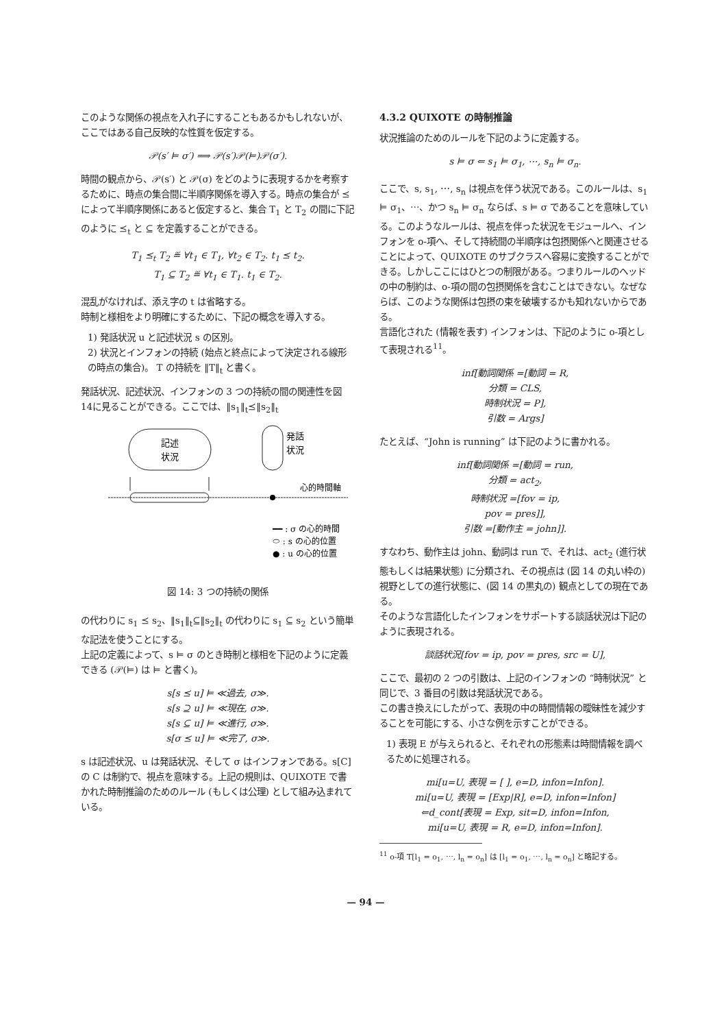このような関係の視点を入れ子にすることもあるかもしれないが、ここではある自己反映的な性質を仮定する。
𝒫(s′ ⊨ σ′) ⟹ 𝒫(s′)𝒫(⊨)𝒫(σ′).
時間の観点から、𝒫(s′) と 𝒫(σ) をどのように表現するかを考察するために、時点の集合間に半順序関係を導入する。時点の集合が ⪯ によって半順序関係にあると仮定すると、集合 T<sub>1</sub> と T<sub>2</sub> の間に下記のように ⪯<sub>t</sub> と ⊆ を定義することができる。
T<sub>1</sub> ⪯<sub>t</sub> T<sub>2</sub> ≝ ∀t<sub>1</sub> ∈ T<sub>1</sub>, ∀t<sub>2</sub> ∈ T<sub>2</sub>. t<sub>1</sub> ⪯ t<sub>2</sub>.
T<sub>1</sub> ⊆ T<sub>2</sub> ≝ ∀t<sub>1</sub> ∈ T<sub>1</sub>. t<sub>1</sub> ∈ T<sub>2</sub>.
混乱がなければ、添え字の t は省略する。
時制と様相をより明確にするために、下記の概念を導入する。
1) 発話状況 u と記述状況 s の区別。
2) 状況とインフォンの持続 (始点と終点によって決定される線形の時点の集合)。 T の持続を ‖T‖<sub>t</sub> と書く。
発話状況、記述状況、インフォンの 3 つの持続の間の関連性を図 14に見ることができる。ここでは、‖s<sub>1</sub>‖<sub>t</sub>⪯‖s<sub>2</sub>‖<sub>t</sub>
記述
状況
発話
状況
心的時間軸
━━ : σ の心的時間
⬭ : s の心的位置
● : u の心的位置
図 14: 3 つの持続の関係
の代わりに s<sub>1</sub> ⪯ s<sub>2</sub>、‖s<sub>1</sub>‖<sub>t</sub>⊆‖s<sub>2</sub>‖<sub>t</sub> の代わりに s<sub>1</sub> ⊆ s<sub>2</sub> という簡単な記法を使うことにする。
上記の定義によって、s ⊨ σ のとき時制と様相を下記のように定義できる (𝒫(⊨) は ⊨ と書く)。
s[s ⪯ u] ⊨ ≪過去, σ≫.
s[s ⊇ u] ⊨ ≪現在, σ≫.
s[s ⊆ u] ⊨ ≪進行, σ≫.
s[σ ⪯ u] ⊨ ≪完了, σ≫.
s は記述状況、u は発話状況、そして σ はインフォンである。s[C] の C は制約で、視点を意味する。上記の規則は、QUIXOTE で書かれた時制推論のためのルール (もしくは公理) として組み込まれている。
4.3.2 QUIXOTE の時制推論
状況推論のためのルールを下記のように定義する。
s ⊨ σ ⇐ s<sub>1</sub> ⊨ σ<sub>1</sub>, ⋯, s<sub>n</sub> ⊨ σ<sub>n</sub>.
ここで、s, s<sub>1</sub>, ⋯, s<sub>n</sub> は視点を伴う状況である。このルールは、s<sub>1</sub> ⊨ σ<sub>1</sub>、⋯、かつ s<sub>n</sub> ⊨ σ<sub>n</sub> ならば、s ⊨ σ であることを意味している。このようなルールは、視点を伴った状況をモジュールへ、インフォンを o-項へ、そして持続間の半順序は包摂関係へと関連させることによって、QUIXOTE のサブクラスへ容易に変換することができる。しかしここにはひとつの制限がある。つまりルールのヘッドの中の制約は、o-項の間の包摂関係を含むことはできない。なぜならば、このような関係は包摂の束を破壊するかも知れないからである。
言語化された (情報を表す) インフォンは、下記のように o-項として表現される<sup>11</sup>。
inf[動詞関係 =[動詞 = R,
分類 = CLS,
時制状況 = P],
引数 = Args]
たとえば、“John is running” は下記のように書かれる。
inf[動詞関係 =[動詞 = run,
分類 = act<sub>2</sub>,
時制状況 =[fov = ip,
pov = pres]],
引数 =[動作主 = john]].
すなわち、動作主は john、動詞は run で、それは、act<sub>2</sub> (進行状態もしくは結果状態) に分類され、その視点は (図 14 の丸い枠の) 視野としての進行状態に、(図 14 の黒丸の) 観点としての現在である。
そのような言語化したインフォンをサポートする談話状況は下記のように表現される。
談話状況[fov = ip, pov = pres, src = U],
ここで、最初の 2 つの引数は、上記のインフォンの “時制状況” と同じで、3 番目の引数は発話状況である。
この書き換えにしたがって、表現の中の時間情報の曖昧性を減少することを可能にする、小さな例を示すことができる。
1) 表現 E が与えられると、それぞれの形態素は時間情報を調べるために処理される。
mi[u=U, 表現 = [ ], e=D, infon=Infon].
mi[u=U, 表現 = [Exp|R], e=D, infon=Infon]
⇐d_cont[表現 = Exp, sit=D, infon=Infon,
mi[u=U, 表現 = R, e=D, infon=Infon].
<sup>11</sup> o-項 T[l<sub>1</sub> = o<sub>1</sub>, ⋯, l<sub>n</sub> = o<sub>n</sub>] は [l<sub>1</sub> = o<sub>1</sub>, ⋯, l<sub>n</sub> = o<sub>n</sub>] と略記する。
— 94 —